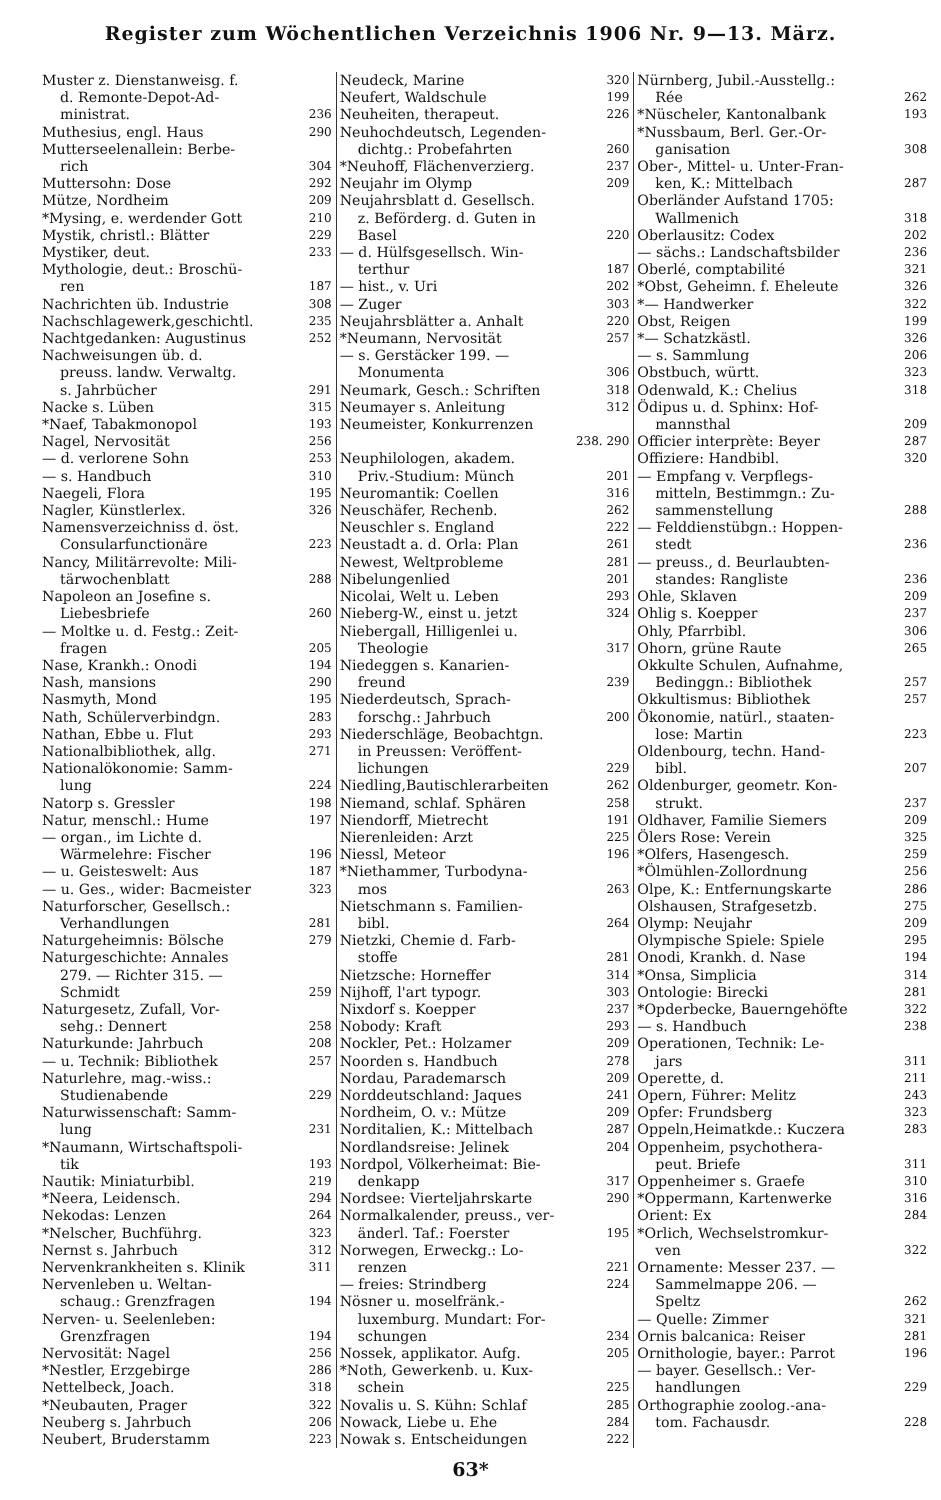Register zum Wöchentlichen Verzeichnis 1906 Nr. 9—13. März.
Muster z. Dienstanweisg. f.
d. Remonte-Depot-Ad-
ministrat. 236
Muthesius, engl. Haus 290
Mutterseelenallein: Berbe-
rich 304
Muttersohn: Dose 292
Mütze, Nordheim 209
*Mysing, e. werdender Gott 210
Mystik, christl.: Blätter 229
Mystiker, deut. 233
Mythologie, deut.: Broschü-
ren 187
Nachrichten üb. Industrie 308
Nachschlagewerk,geschichtl. 235
Nachtgedanken: Augustinus 252
Nachweisungen üb. d.
preuss. landw. Verwaltg.
s. Jahrbücher 291
Nacke s. Lüben 315
*Naef, Tabakmonopol 193
Nagel, Nervosität 256
— d. verlorene Sohn 253
— s. Handbuch 310
Naegeli, Flora 195
Nagler, Künstlerlex. 326
Namensverzeichniss d. öst.
Consularfunctionäre 223
Nancy, Militärrevolte: Mili-
tärwochenblatt 288
Napoleon an Josefine s.
Liebesbriefe 260
— Moltke u. d. Festg.: Zeit-
fragen 205
Nase, Krankh.: Onodi 194
Nash, mansions 290
Nasmyth, Mond 195
Nath, Schülerverbindgn. 283
Nathan, Ebbe u. Flut 293
Nationalbibliothek, allg. 271
Nationalökonomie: Samm-
lung 224
Natorp s. Gressler 198
Natur, menschl.: Hume 197
— organ., im Lichte d.
Wärmelehre: Fischer 196
— u. Geisteswelt: Aus 187
— u. Ges., wider: Bacmeister 323
Naturforscher, Gesellsch.:
Verhandlungen 281
Naturgeheimnis: Bölsche 279
Naturgeschichte: Annales
279. — Richter 315. —
Schmidt 259
Naturgesetz, Zufall, Vor-
sehg.: Dennert 258
Naturkunde: Jahrbuch 208
— u. Technik: Bibliothek 257
Naturlehre, mag.-wiss.:
Studienabende 229
Naturwissenschaft: Samm-
lung 231
*Naumann, Wirtschaftspoli-
tik 193
Nautik: Miniaturbibl. 219
*Neera, Leidensch. 294
Nekodas: Lenzen 264
*Nelscher, Buchführg. 323
Nernst s. Jahrbuch 312
Nervenkrankheiten s. Klinik 311
Nervenleben u. Weltan-
schaug.: Grenzfragen 194
Nerven- u. Seelenleben:
Grenzfragen 194
Nervosität: Nagel 256
*Nestler, Erzgebirge 286
Nettelbeck, Joach. 318
*Neubauten, Prager 322
Neuberg s. Jahrbuch 206
Neubert, Bruderstamm 223
Neudeck, Marine 320
Neufert, Waldschule 199
Neuheiten, therapeut. 226
Neuhochdeutsch, Legenden-
dichtg.: Probefahrten 260
*Neuhoff, Flächenverzierg. 237
Neujahr im Olymp 209
Neujahrsblatt d. Gesellsch.
z. Beförderg. d. Guten in
Basel 220
— d. Hülfsgesellsch. Win-
terthur 187
— hist., v. Uri 202
— Zuger 303
Neujahrsblätter a. Anhalt 220
*Neumann, Nervosität 257
— s. Gerstäcker 199. —
Monumenta 306
Neumark, Gesch.: Schriften 318
Neumayer s. Anleitung 312
Neumeister, Konkurrenzen
238. 290
Neuphilologen, akadem.
Priv.-Studium: Münch 201
Neuromantik: Coellen 316
Neuschäfer, Rechenb. 262
Neuschler s. England 222
Neustadt a. d. Orla: Plan 261
Newest, Weltprobleme 281
Nibelungenlied 201
Nicolai, Welt u. Leben 293
Nieberg-W., einst u. jetzt 324
Niebergall, Hilligenlei u.
Theologie 317
Niedeggen s. Kanarien-
freund 239
Niederdeutsch, Sprach-
forschg.: Jahrbuch 200
Niederschläge, Beobachtgn.
in Preussen: Veröffent-
lichungen 229
Niedling,Bautischlerarbeiten 262
Niemand, schlaf. Sphären 258
Niendorff, Mietrecht 191
Nierenleiden: Arzt 225
Niessl, Meteor 196
*Niethammer, Turbodyna-
mos 263
Nietschmann s. Familien-
bibl. 264
Nietzki, Chemie d. Farb-
stoffe 281
Nietzsche: Horneffer 314
Nijhoff, l'art typogr. 303
Nixdorf s. Koepper 237
Nobody: Kraft 293
Nockler, Pet.: Holzamer 209
Noorden s. Handbuch 278
Nordau, Parademarsch 209
Norddeutschland: Jaques 241
Nordheim, O. v.: Mütze 209
Norditalien, K.: Mittelbach 287
Nordlandsreise: Jelinek 204
Nordpol, Völkerheimat: Bie-
denkapp 317
Nordsee: Vierteljahrskarte 290
Normalkalender, preuss., ver-
änderl. Taf.: Foerster 195
Norwegen, Erweckg.: Lo-
renzen 221
— freies: Strindberg 224
Nösner u. moselfränk.-
luxemburg. Mundart: For-
schungen 234
Nossek, applikator. Aufg. 205
*Noth, Gewerkenb. u. Kux-
schein 225
Novalis u. S. Kühn: Schlaf 285
Nowack, Liebe u. Ehe 284
Nowak s. Entscheidungen 222
Nürnberg, Jubil.-Ausstellg.:
Rée 262
*Nüscheler, Kantonalbank 193
*Nussbaum, Berl. Ger.-Or-
ganisation 308
Ober-, Mittel- u. Unter-Fran-
ken, K.: Mittelbach 287
Oberländer Aufstand 1705:
Wallmenich 318
Oberlausitz: Codex 202
— sächs.: Landschaftsbilder 236
Oberlé, comptabilité 321
*Obst, Geheimn. f. Eheleute 326
*— Handwerker 322
Obst, Reigen 199
*— Schatzkästl. 326
— s. Sammlung 206
Obstbuch, württ. 323
Odenwald, K.: Chelius 318
Ödipus u. d. Sphinx: Hof-
mannsthal 209
Officier interprète: Beyer 287
Offiziere: Handbibl. 320
— Empfang v. Verpflegs-
mitteln, Bestimmgn.: Zu-
sammenstellung 288
— Felddienstübgn.: Hoppen-
stedt 236
— preuss., d. Beurlaubten-
standes: Rangliste 236
Ohle, Sklaven 209
Ohlig s. Koepper 237
Ohly, Pfarrbibl. 306
Ohorn, grüne Raute 265
Okkulte Schulen, Aufnahme,
Bedinggn.: Bibliothek 257
Okkultismus: Bibliothek 257
Ökonomie, natürl., staaten-
lose: Martin 223
Oldenbourg, techn. Hand-
bibl. 207
Oldenburger, geometr. Kon-
strukt. 237
Oldhaver, Familie Siemers 209
Ölers Rose: Verein 325
*Olfers, Hasengesch. 259
*Ölmühlen-Zollordnung 256
Olpe, K.: Entfernungskarte 286
Olshausen, Strafgesetzb. 275
Olymp: Neujahr 209
Olympische Spiele: Spiele 295
Onodi, Krankh. d. Nase 194
*Onsa, Simplicia 314
Ontologie: Birecki 281
*Opderbecke, Bauerngehöfte 322
— s. Handbuch 238
Operationen, Technik: Le-
jars 311
Operette, d. 211
Opern, Führer: Melitz 243
Opfer: Frundsberg 323
Oppeln,Heimatkde.: Kuczera 283
Oppenheim, psychothera-
peut. Briefe 311
Oppenheimer s. Graefe 310
*Oppermann, Kartenwerke 316
Orient: Ex 284
*Orlich, Wechselstromkur-
ven 322
Ornamente: Messer 237. —
Sammelmappe 206. —
Speltz 262
— Quelle: Zimmer 321
Ornis balcanica: Reiser 281
Ornithologie, bayer.: Parrot 196
— bayer. Gesellsch.: Ver-
handlungen 229
Orthographie zoolog.-ana-
tom. Fachausdr. 228
63*